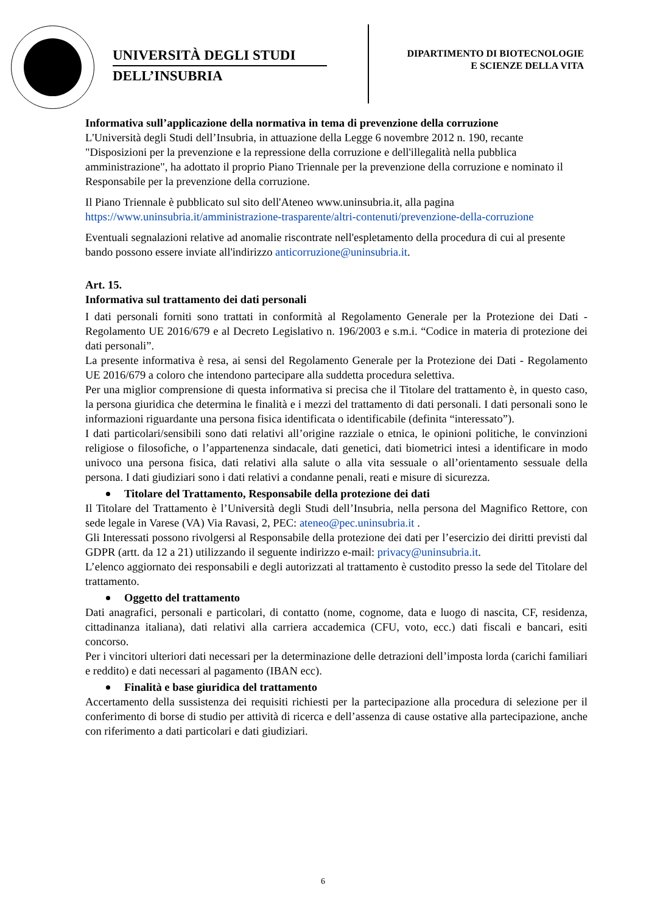UNIVERSITÀ DEGLI STUDI
DELL’INSUBRIA
DIPARTIMENTO DI BIOTECNOLOGIE
E SCIENZE DELLA VITA
Informativa sull’applicazione della normativa in tema di prevenzione della corruzione
L'Università degli Studi dell’Insubria, in attuazione della Legge 6 novembre 2012 n. 190, recante "Disposizioni per la prevenzione e la repressione della corruzione e dell'illegalità nella pubblica amministrazione", ha adottato il proprio Piano Triennale per la prevenzione della corruzione e nominato il Responsabile per la prevenzione della corruzione.
Il Piano Triennale è pubblicato sul sito dell'Ateneo www.uninsubria.it, alla pagina https://www.uninsubria.it/amministrazione-trasparente/altri-contenuti/prevenzione-della-corruzione
Eventuali segnalazioni relative ad anomalie riscontrate nell'espletamento della procedura di cui al presente bando possono essere inviate all'indirizzo anticorruzione@uninsubria.it.
Art. 15.
Informativa sul trattamento dei dati personali
I dati personali forniti sono trattati in conformità al Regolamento Generale per la Protezione dei Dati - Regolamento UE 2016/679 e al Decreto Legislativo n. 196/2003 e s.m.i. “Codice in materia di protezione dei dati personali”.
La presente informativa è resa, ai sensi del Regolamento Generale per la Protezione dei Dati - Regolamento UE 2016/679 a coloro che intendono partecipare alla suddetta procedura selettiva.
Per una miglior comprensione di questa informativa si precisa che il Titolare del trattamento è, in questo caso, la persona giuridica che determina le finalità e i mezzi del trattamento di dati personali. I dati personali sono le informazioni riguardante una persona fisica identificata o identificabile (definita “interessato”).
I dati particolari/sensibili sono dati relativi all’origine razziale o etnica, le opinioni politiche, le convinzioni religiose o filosofiche, o l’appartenenza sindacale, dati genetici, dati biometrici intesi a identificare in modo univoco una persona fisica, dati relativi alla salute o alla vita sessuale o all’orientamento sessuale della persona. I dati giudiziari sono i dati relativi a condanne penali, reati e misure di sicurezza.
Titolare del Trattamento, Responsabile della protezione dei dati
Il Titolare del Trattamento è l’Università degli Studi dell’Insubria, nella persona del Magnifico Rettore, con sede legale in Varese (VA) Via Ravasi, 2, PEC: ateneo@pec.uninsubria.it .
Gli Interessati possono rivolgersi al Responsabile della protezione dei dati per l’esercizio dei diritti previsti dal GDPR (artt. da 12 a 21) utilizzando il seguente indirizzo e-mail: privacy@uninsubria.it.
L’elenco aggiornato dei responsabili e degli autorizzati al trattamento è custodito presso la sede del Titolare del trattamento.
Oggetto del trattamento
Dati anagrafici, personali e particolari, di contatto (nome, cognome, data e luogo di nascita, CF, residenza, cittadinanza italiana), dati relativi alla carriera accademica (CFU, voto, ecc.) dati fiscali e bancari, esiti concorso.
Per i vincitori ulteriori dati necessari per la determinazione delle detrazioni dell’imposta lorda (carichi familiari e reddito) e dati necessari al pagamento (IBAN ecc).
Finalità e base giuridica del trattamento
Accertamento della sussistenza dei requisiti richiesti per la partecipazione alla procedura di selezione per il conferimento di borse di studio per attività di ricerca e dell’assenza di cause ostative alla partecipazione, anche con riferimento a dati particolari e dati giudiziari.
6